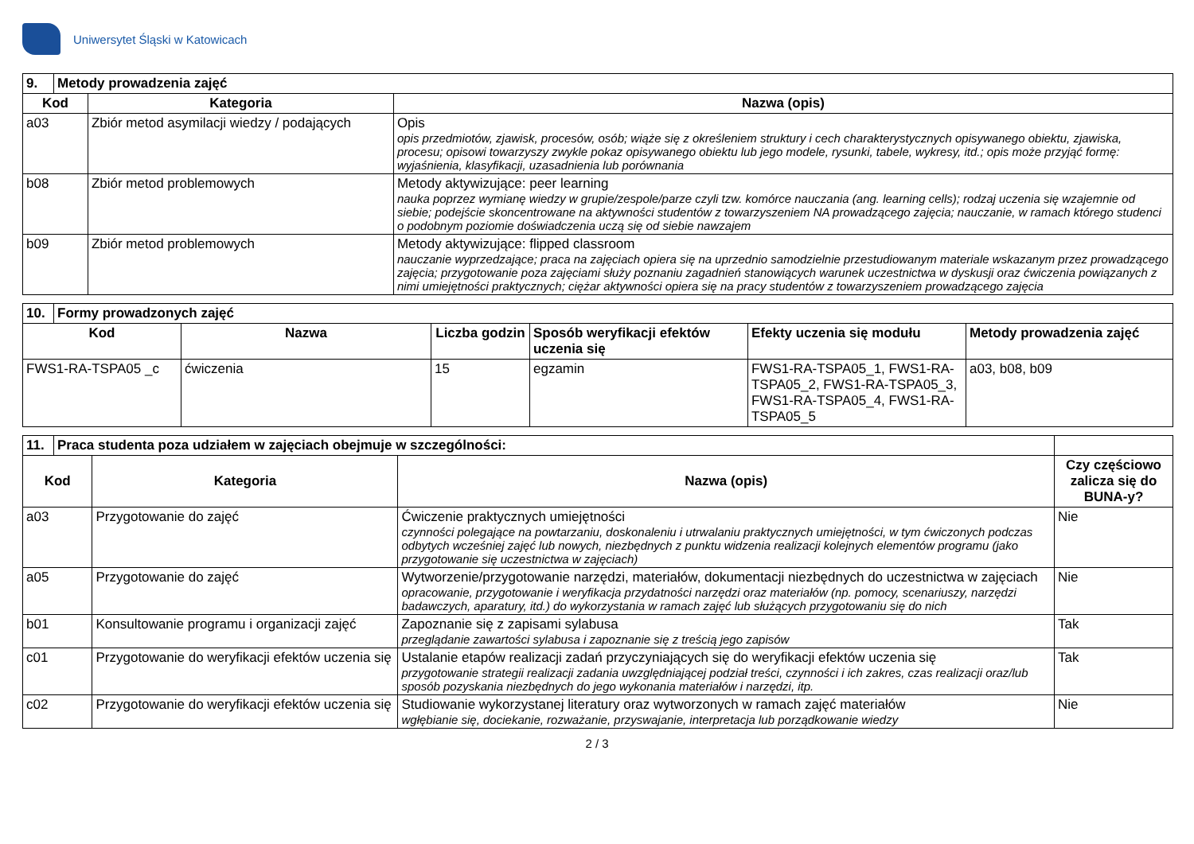Uniwersytet Śląski w Katowicach
| 9. | Metody prowadzenia zajęć | | |
| --- | --- | --- | --- |
| Kod | | Kategoria | Nazwa (opis) |
| a03 | | Zbiór metod asymilacji wiedzy / podających | Opis opis przedmiotów, zjawisk, procesów, osób; wiąże się z określeniem struktury i cech charakterystycznych opisywanego obiektu, zjawiska, procesu; opisowi towarzyszy zwykle pokaz opisywanego obiektu lub jego modele, rysunki, tabele, wykresy, itd.; opis może przyjąć formę: wyjaśnienia, klasyfikacji, uzasadnienia lub porównania |
| b08 | | Zbiór metod problemowych | Metody aktywizujące: peer learning nauka poprzez wymianę wiedzy w grupie/zespole/parze czyli tzw. komórce nauczania (ang. learning cells); rodzaj uczenia się wzajemnie od siebie; podejście skoncentrowane na aktywności studentów z towarzyszeniem NA prowadzącego zajęcia; nauczanie, w ramach którego studenci o podobnym poziomie doświadczenia uczą się od siebie nawzajem |
| b09 | | Zbiór metod problemowych | Metody aktywizujące: flipped classroom nauczanie wyprzedzające; praca na zajęciach opiera się na uprzednio samodzielnie przestudiowanym materiale wskazanym przez prowadzącego zajęcia; przygotowanie poza zajęciami służy poznaniu zagadnień stanowiących warunek uczestnictwa w dyskusji oraz ćwiczenia powiązanych z nimi umiejętności praktycznych; ciężar aktywności opiera się na pracy studentów z towarzyszeniem prowadzącego zajęcia |
| 10. | Formy prowadzonych zajęć | | | | | |
| --- | --- | --- | --- | --- | --- | --- |
| Kod | | Nazwa | Liczba godzin | Sposób weryfikacji efektów uczenia się | Efekty uczenia się modułu | Metody prowadzenia zajęć |
| FWS1-RA-TSPA05 _c | | ćwiczenia | 15 | egzamin | FWS1-RA-TSPA05_1, FWS1-RA-TSPA05_2, FWS1-RA-TSPA05_3, FWS1-RA-TSPA05_4, FWS1-RA-TSPA05_5 | a03, b08, b09 |
| 11. | Praca studenta poza udziałem w zajęciach obejmuje w szczególności: | | | |
| --- | --- | --- | --- | --- |
| Kod | | Kategoria | Nazwa (opis) | Czy częściowo zalicza się do BUNA-y? |
| a03 | | Przygotowanie do zajęć | Ćwiczenie praktycznych umiejętności czynności polegające na powtarzaniu, doskonaleniu i utrwalaniu praktycznych umiejętności, w tym ćwiczonych podczas odbytych wcześniej zajęć lub nowych, niezbędnych z punktu widzenia realizacji kolejnych elementów programu (jako przygotowanie się uczestnictwa w zajęciach) | Nie |
| a05 | | Przygotowanie do zajęć | Wytworzenie/przygotowanie narzędzi, materiałów, dokumentacji niezbędnych do uczestnictwa w zajęciach opracowanie, przygotowanie i weryfikacja przydatności narzędzi oraz materiałów (np. pomocy, scenariuszy, narzędzi badawczych, aparatury, itd.) do wykorzystania w ramach zajęć lub służących przygotowaniu się do nich | Nie |
| b01 | | Konsultowanie programu i organizacji zajęć | Zapoznanie się z zapisami sylabusa przeglądanie zawartości sylabusa i zapoznanie się z treścią jego zapisów | Tak |
| c01 | | Przygotowanie do weryfikacji efektów uczenia się | Ustalanie etapów realizacji zadań przyczyniających się do weryfikacji efektów uczenia się przygotowanie strategii realizacji zadania uwzględniającej podział treści, czynności i ich zakres, czas realizacji oraz/lub sposób pozyskania niezbędnych do jego wykonania materiałów i narzędzi, itp. | Tak |
| c02 | | Przygotowanie do weryfikacji efektów uczenia się | Studiowanie wykorzystanej literatury oraz wytworzonych w ramach zajęć materiałów wgłębianie się, dociekanie, rozważanie, przyswajanie, interpretacja lub porządkowanie wiedzy | Nie |
2 / 3